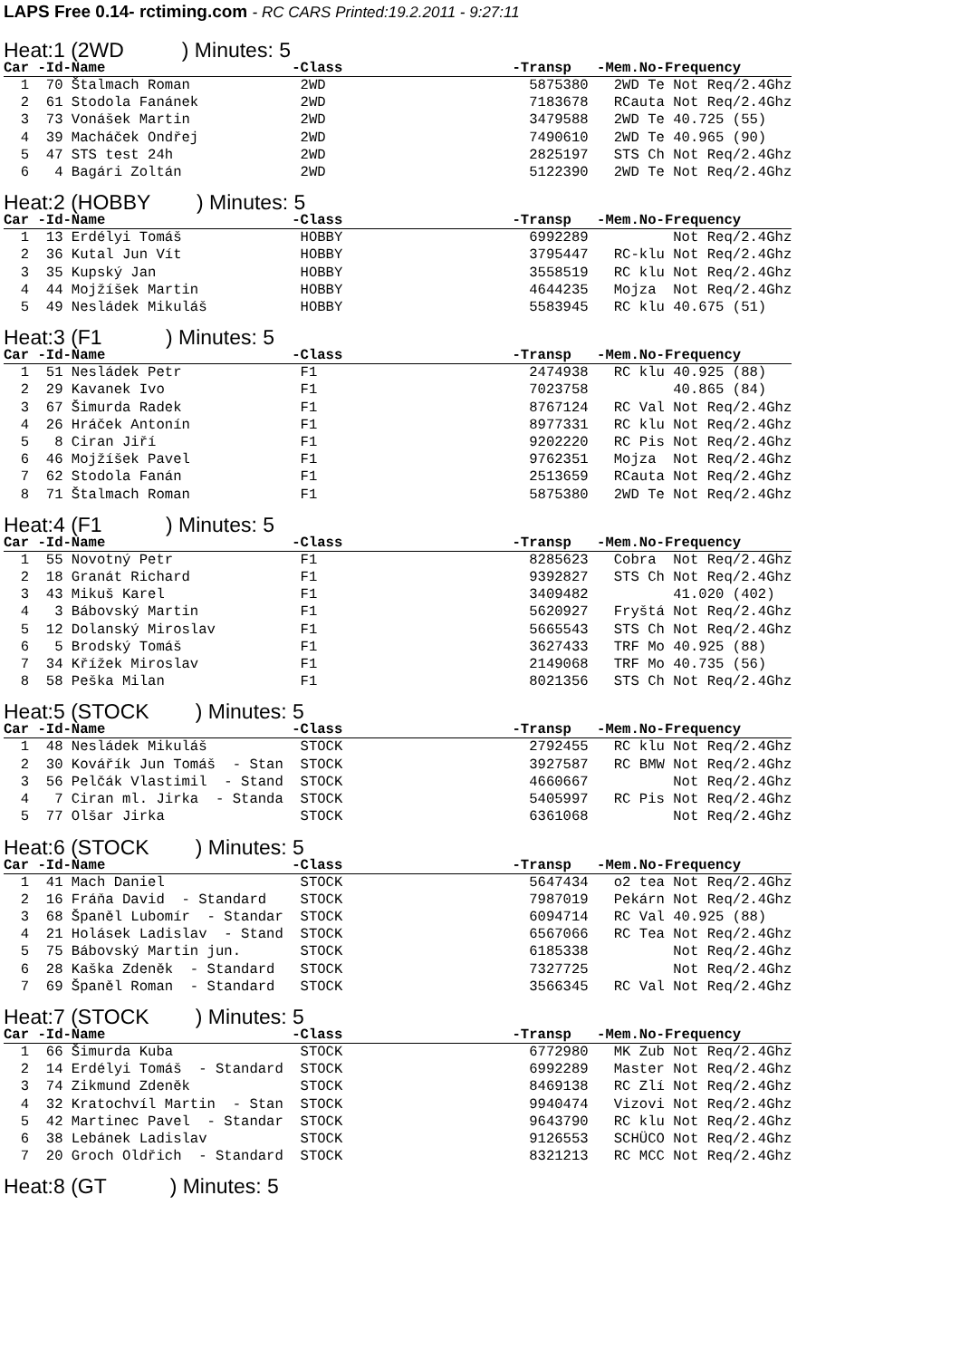LAPS Free 0.14- rctiming.com - RC CARS Printed:19.2.2011 - 9:27:11
Heat:1 (2WD ) Minutes: 5
| Car -Id-Name -Class -Transp -Mem.No-Frequency |
| --- |
| 1 70 Štalmach Roman 2WD 5875380 2WD Te Not Req/2.4Ghz |
| 2 61 Stodola Fanánek 2WD 7183678 RCauta Not Req/2.4Ghz |
| 3 73 Vonášek Martin 2WD 3479588 2WD Te 40.725 (55) |
| 4 39 Macháček Ondřej 2WD 7490610 2WD Te 40.965 (90) |
| 5 47 STS test 24h 2WD 2825197 STS Ch Not Req/2.4Ghz |
| 6 4 Bagári Zoltán 2WD 5122390 2WD Te Not Req/2.4Ghz |
Heat:2 (HOBBY ) Minutes: 5
| Car -Id-Name -Class -Transp -Mem.No-Frequency |
| --- |
| 1 13 Erdélyi Tomáš HOBBY 6992289 Not Req/2.4Ghz |
| 2 36 Kutal Jun Vít HOBBY 3795447 RC-klu Not Req/2.4Ghz |
| 3 35 Kupský Jan HOBBY 3558519 RC klu Not Req/2.4Ghz |
| 4 44 Mojžíšek Martin HOBBY 4644235 Mojza Not Req/2.4Ghz |
| 5 49 Nesládek Mikuláš HOBBY 5583945 RC klu 40.675 (51) |
Heat:3 (F1 ) Minutes: 5
| Car -Id-Name -Class -Transp -Mem.No-Frequency |
| --- |
| 1 51 Nesládek Petr F1 2474938 RC klu 40.925 (88) |
| 2 29 Kavanek Ivo F1 7023758 40.865 (84) |
| 3 67 Šimurda Radek F1 8767124 RC Val Not Req/2.4Ghz |
| 4 26 Hráček Antonín F1 8977331 RC klu Not Req/2.4Ghz |
| 5 8 Ciran Jiří F1 9202220 RC Pis Not Req/2.4Ghz |
| 6 46 Mojžíšek Pavel F1 9762351 Mojza Not Req/2.4Ghz |
| 7 62 Stodola Fanán F1 2513659 RCauta Not Req/2.4Ghz |
| 8 71 Štalmach Roman F1 5875380 2WD Te Not Req/2.4Ghz |
Heat:4 (F1 ) Minutes: 5
| Car -Id-Name -Class -Transp -Mem.No-Frequency |
| --- |
| 1 55 Novotný Petr F1 8285623 Cobra Not Req/2.4Ghz |
| 2 18 Granát Richard F1 9392827 STS Ch Not Req/2.4Ghz |
| 3 43 Mikuš Karel F1 3409482 41.020 (402) |
| 4 3 Bábovský Martin F1 5620927 Fryštá Not Req/2.4Ghz |
| 5 12 Dolanský Miroslav F1 5665543 STS Ch Not Req/2.4Ghz |
| 6 5 Brodský Tomáš F1 3627433 TRF Mo 40.925 (88) |
| 7 34 Křížek Miroslav F1 2149068 TRF Mo 40.735 (56) |
| 8 58 Peška Milan F1 8021356 STS Ch Not Req/2.4Ghz |
Heat:5 (STOCK ) Minutes: 5
| Car -Id-Name -Class -Transp -Mem.No-Frequency |
| --- |
| 1 48 Nesládek Mikuláš STOCK 2792455 RC klu Not Req/2.4Ghz |
| 2 30 Kovářík Jun Tomáš - Stan STOCK 3927587 RC BMW Not Req/2.4Ghz |
| 3 56 Pelčák Vlastimil - Stand STOCK 4660667 Not Req/2.4Ghz |
| 4 7 Ciran ml. Jirka - Standa STOCK 5405997 RC Pis Not Req/2.4Ghz |
| 5 77 Olšar Jirka STOCK 6361068 Not Req/2.4Ghz |
Heat:6 (STOCK ) Minutes: 5
| Car -Id-Name -Class -Transp -Mem.No-Frequency |
| --- |
| 1 41 Mach Daniel STOCK 5647434 o2 tea Not Req/2.4Ghz |
| 2 16 Fráňa David - Standard STOCK 7987019 Pekárn Not Req/2.4Ghz |
| 3 68 Španěl Lubomír - Standar STOCK 6094714 RC Val 40.925 (88) |
| 4 21 Holásek Ladislav - Stand STOCK 6567066 RC Tea Not Req/2.4Ghz |
| 5 75 Bábovský Martin jun. STOCK 6185338 Not Req/2.4Ghz |
| 6 28 Kaška Zdeněk - Standard STOCK 7327725 Not Req/2.4Ghz |
| 7 69 Španěl Roman - Standard STOCK 3566345 RC Val Not Req/2.4Ghz |
Heat:7 (STOCK ) Minutes: 5
| Car -Id-Name -Class -Transp -Mem.No-Frequency |
| --- |
| 1 66 Šimurda Kuba STOCK 6772980 MK Zub Not Req/2.4Ghz |
| 2 14 Erdélyi Tomáš - Standard STOCK 6992289 Master Not Req/2.4Ghz |
| 3 74 Zikmund Zdeněk STOCK 8469138 RC Zlí Not Req/2.4Ghz |
| 4 32 Kratochvíl Martin - Stan STOCK 9940474 Vizovi Not Req/2.4Ghz |
| 5 42 Martinec Pavel - Standar STOCK 9643790 RC klu Not Req/2.4Ghz |
| 6 38 Lebánek Ladislav STOCK 9126553 SCHÜCO Not Req/2.4Ghz |
| 7 20 Groch Oldřich - Standard STOCK 8321213 RC MCC Not Req/2.4Ghz |
Heat:8 (GT ) Minutes: 5